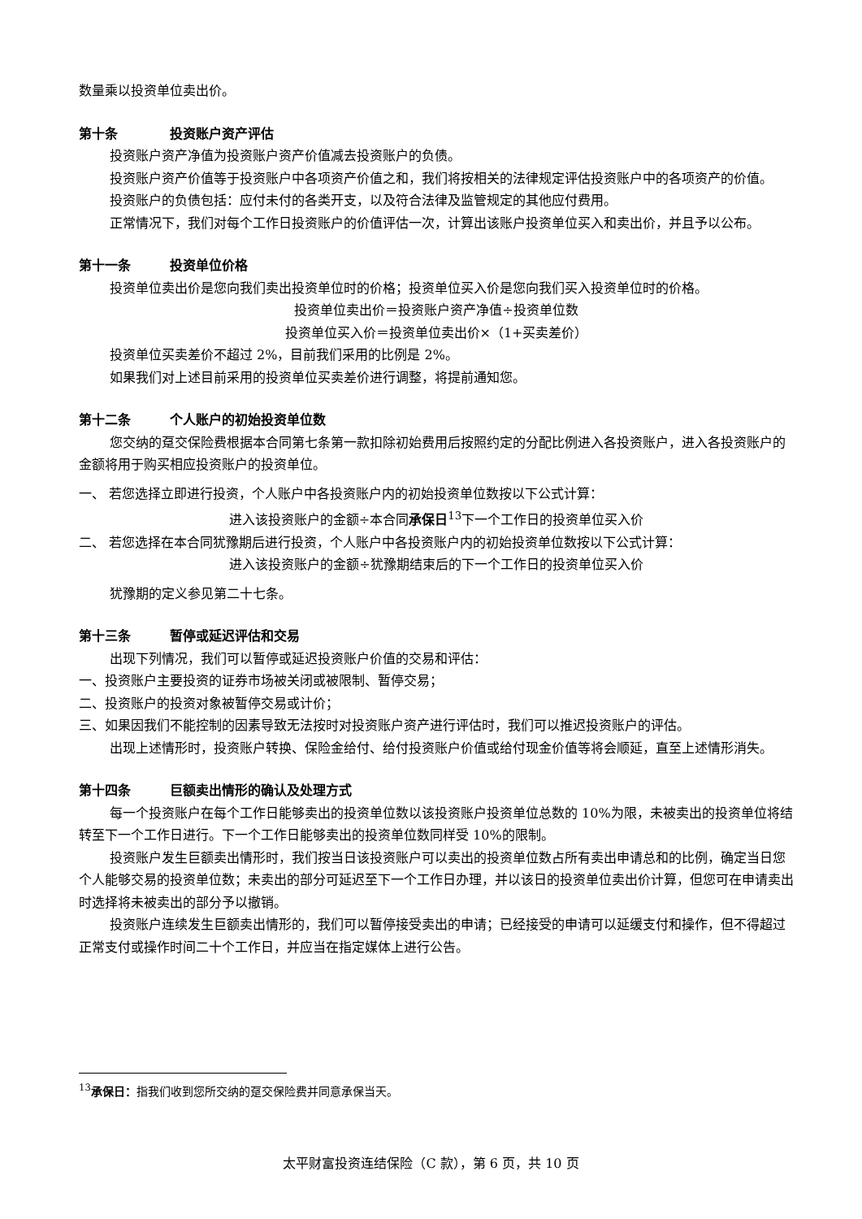数量乘以投资单位卖出价。
第十条 投资账户资产评估
投资账户资产净值为投资账户资产价值减去投资账户的负债。
投资账户资产价值等于投资账户中各项资产价值之和，我们将按相关的法律规定评估投资账户中的各项资产的价值。
投资账户的负债包括：应付未付的各类开支，以及符合法律及监管规定的其他应付费用。
正常情况下，我们对每个工作日投资账户的价值评估一次，计算出该账户投资单位买入和卖出价，并且予以公布。
第十一条 投资单位价格
投资单位卖出价是您向我们卖出投资单位时的价格；投资单位买入价是您向我们买入投资单位时的价格。
投资单位卖出价＝投资账户资产净值÷投资单位数
投资单位买入价＝投资单位卖出价×（1+买卖差价）
投资单位买卖差价不超过 2%，目前我们采用的比例是 2%。
如果我们对上述目前采用的投资单位买卖差价进行调整，将提前通知您。
第十二条 个人账户的初始投资单位数
您交纳的趸交保险费根据本合同第七条第一款扣除初始费用后按照约定的分配比例进入各投资账户，进入各投资账户的金额将用于购买相应投资账户的投资单位。
一、 若您选择立即进行投资，个人账户中各投资账户内的初始投资单位数按以下公式计算：
进入该投资账户的金额÷本合同承保日<sup>13</sup>下一个工作日的投资单位买入价
二、 若您选择在本合同犹豫期后进行投资，个人账户中各投资账户内的初始投资单位数按以下公式计算：
进入该投资账户的金额÷犹豫期结束后的下一个工作日的投资单位买入价
犹豫期的定义参见第二十七条。
第十三条 暂停或延迟评估和交易
出现下列情况，我们可以暂停或延迟投资账户价值的交易和评估：
一、投资账户主要投资的证券市场被关闭或被限制、暂停交易；
二、投资账户的投资对象被暂停交易或计价；
三、如果因我们不能控制的因素导致无法按时对投资账户资产进行评估时，我们可以推迟投资账户的评估。
出现上述情形时，投资账户转换、保险金给付、给付投资账户价值或给付现金价值等将会顺延，直至上述情形消失。
第十四条 巨额卖出情形的确认及处理方式
每一个投资账户在每个工作日能够卖出的投资单位数以该投资账户投资单位总数的 10%为限，未被卖出的投资单位将结转至下一个工作日进行。下一个工作日能够卖出的投资单位数同样受 10%的限制。
投资账户发生巨额卖出情形时，我们按当日该投资账户可以卖出的投资单位数占所有卖出申请总和的比例，确定当日您个人能够交易的投资单位数；未卖出的部分可延迟至下一个工作日办理，并以该日的投资单位卖出价计算，但您可在申请卖出时选择将未被卖出的部分予以撤销。
投资账户连续发生巨额卖出情形的，我们可以暂停接受卖出的申请；已经接受的申请可以延缓支付和操作，但不得超过正常支付或操作时间二十个工作日，并应当在指定媒体上进行公告。
<sup>13</sup> 承保日：指我们收到您所交纳的趸交保险费并同意承保当天。
太平财富投资连结保险（C 款），第 6 页，共 10 页